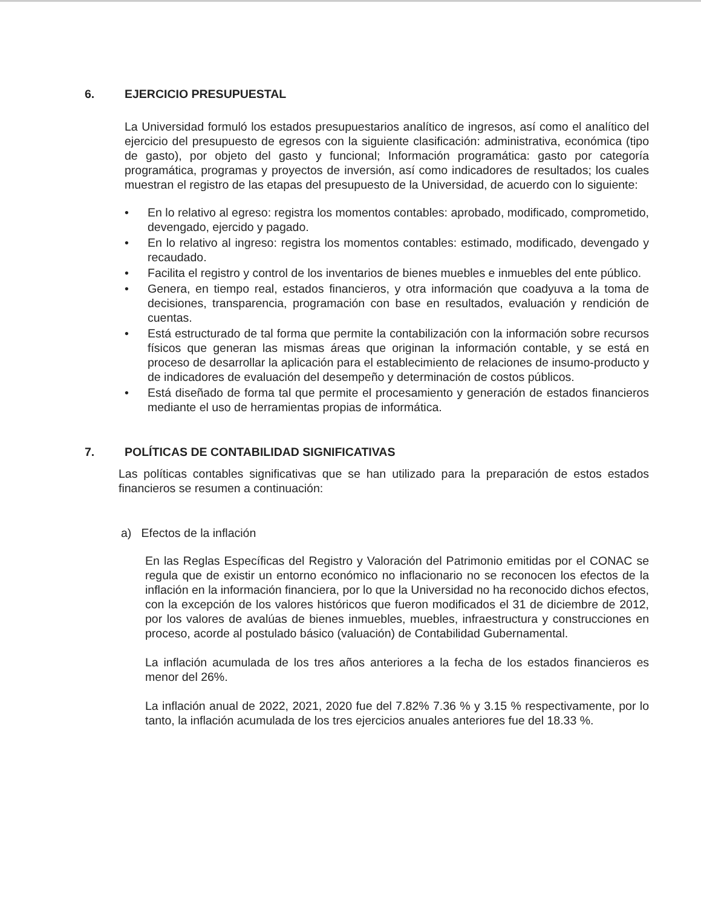6. EJERCICIO PRESUPUESTAL
La Universidad formuló los estados presupuestarios analítico de ingresos, así como el analítico del ejercicio del presupuesto de egresos con la siguiente clasificación: administrativa, económica (tipo de gasto), por objeto del gasto y funcional; Información programática: gasto por categoría programática, programas y proyectos de inversión, así como indicadores de resultados; los cuales muestran el registro de las etapas del presupuesto de la Universidad, de acuerdo con lo siguiente:
• En lo relativo al egreso: registra los momentos contables: aprobado, modificado, comprometido, devengado, ejercido y pagado.
• En lo relativo al ingreso: registra los momentos contables: estimado, modificado, devengado y recaudado.
• Facilita el registro y control de los inventarios de bienes muebles e inmuebles del ente público.
• Genera, en tiempo real, estados financieros, y otra información que coadyuva a la toma de decisiones, transparencia, programación con base en resultados, evaluación y rendición de cuentas.
• Está estructurado de tal forma que permite la contabilización con la información sobre recursos físicos que generan las mismas áreas que originan la información contable, y se está en proceso de desarrollar la aplicación para el establecimiento de relaciones de insumo-producto y de indicadores de evaluación del desempeño y determinación de costos públicos.
• Está diseñado de forma tal que permite el procesamiento y generación de estados financieros mediante el uso de herramientas propias de informática.
7. POLÍTICAS DE CONTABILIDAD SIGNIFICATIVAS
Las políticas contables significativas que se han utilizado para la preparación de estos estados financieros se resumen a continuación:
a) Efectos de la inflación
En las Reglas Específicas del Registro y Valoración del Patrimonio emitidas por el CONAC se regula que de existir un entorno económico no inflacionario no se reconocen los efectos de la inflación en la información financiera, por lo que la Universidad no ha reconocido dichos efectos, con la excepción de los valores históricos que fueron modificados el 31 de diciembre de 2012, por los valores de avalúas de bienes inmuebles, muebles, infraestructura y construcciones en proceso, acorde al postulado básico (valuación) de Contabilidad Gubernamental.
La inflación acumulada de los tres años anteriores a la fecha de los estados financieros es menor del 26%.
La inflación anual de 2022, 2021, 2020 fue del 7.82% 7.36 % y 3.15 % respectivamente, por lo tanto, la inflación acumulada de los tres ejercicios anuales anteriores fue del 18.33 %.